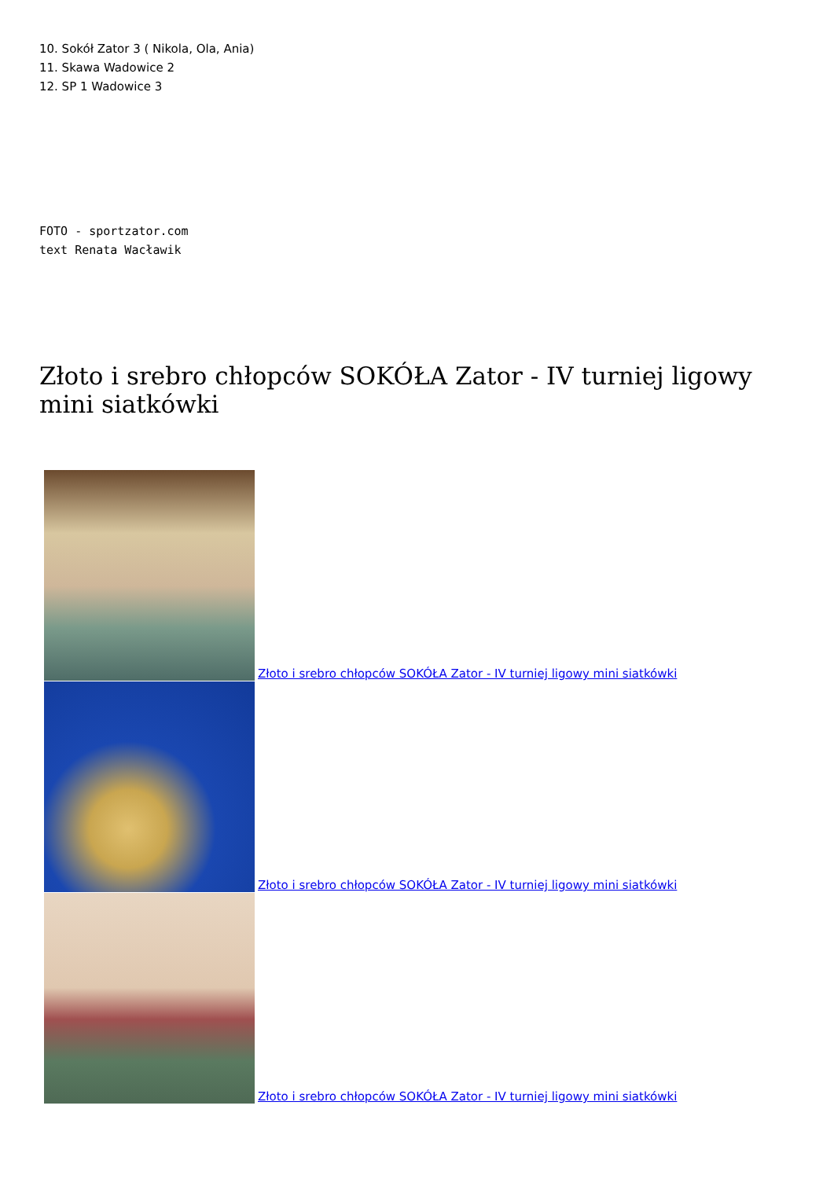10. Sokół Zator 3 ( Nikola, Ola, Ania)
11. Skawa Wadowice 2
12. SP 1 Wadowice 3
FOTO - sportzator.com
text Renata Wacławik
Złoto i srebro chłopców SOKÓŁA Zator - IV turniej ligowy mini siatkówki
Złoto i srebro chłopców SOKÓŁA Zator - IV turniej ligowy mini siatkówki
Złoto i srebro chłopców SOKÓŁA Zator - IV turniej ligowy mini siatkówki
Złoto i srebro chłopców SOKÓŁA Zator - IV turniej ligowy mini siatkówki